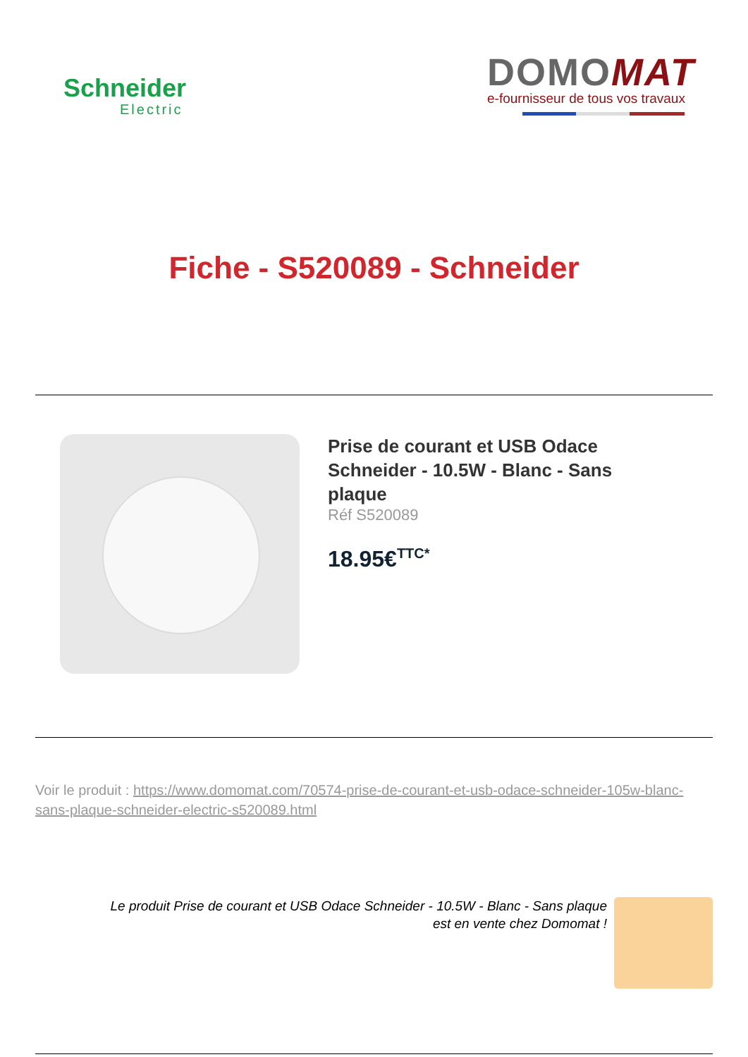Schneider
Electric
DOMOMAT
e-fournisseur de tous vos travaux
Fiche - S520089 - Schneider
Prise de courant et USB Odace Schneider - 10.5W - Blanc - Sans plaque
Réf S520089
18.95€<sup>TTC*</sup>
Voir le produit : https://www.domomat.com/70574-prise-de-courant-et-usb-odace-schneider-105w-blanc-sans-plaque-schneider-electric-s520089.html
Le produit Prise de courant et USB Odace Schneider - 10.5W - Blanc - Sans plaque
est en vente chez Domomat !